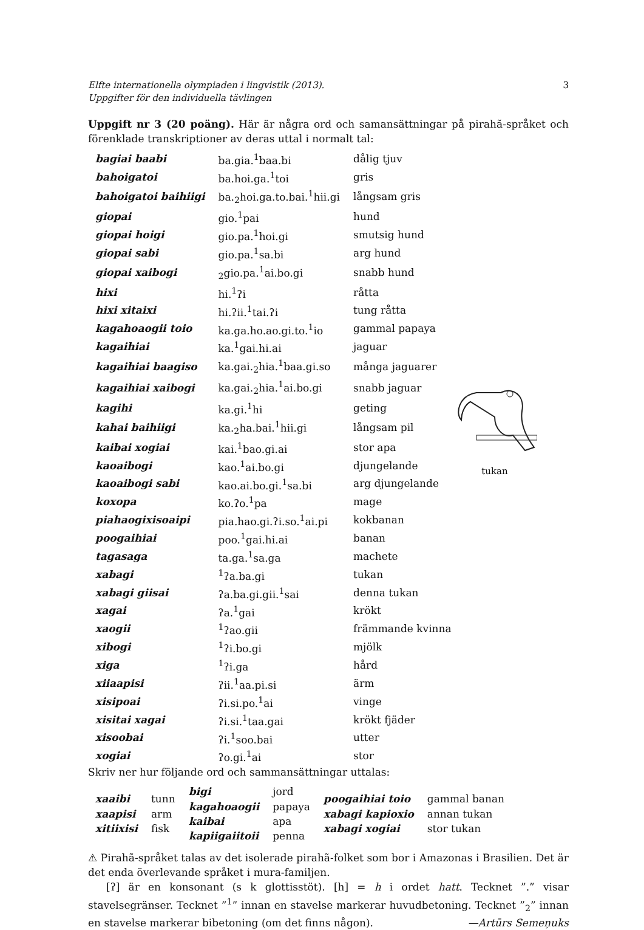Elfte internationella olympiaden i lingvistik (2013).
Uppgifter för den individuella tävlingen 3
Uppgift nr 3 (20 poäng). Här är några ord och samansättningar på pirahã-språket och förenklade transkriptioner av deras uttal i normalt tal:
| bagiai baabi | ba.gia.<sup>1</sup>baa.bi | dålig tjuv |
| bahoigatoi | ba.hoi.ga.<sup>1</sup>toi | gris |
| bahoigatoi baihiigi | ba.<sub>2</sub>hoi.ga.to.bai.<sup>1</sup>hii.gi | långsam gris |
| giopai | gio.<sup>1</sup>pai | hund |
| giopai hoigi | gio.pa.<sup>1</sup>hoi.gi | smutsig hund |
| giopai sabi | gio.pa.<sup>1</sup>sa.bi | arg hund |
| giopai xaibogi | <sub>2</sub>gio.pa.<sup>1</sup>ai.bo.gi | snabb hund |
| hixi | hi.<sup>1</sup>ʔi | råtta |
| hixi xitaixi | hi.ʔii.<sup>1</sup>tai.ʔi | tung råtta |
| kagahoaogii toio | ka.ga.ho.ao.gi.to.<sup>1</sup>io | gammal papaya |
| kagaihiai | ka.<sup>1</sup>gai.hi.ai | jaguar |
| kagaihiai baagiso | ka.gai.<sub>2</sub>hia.<sup>1</sup>baa.gi.so | många jaguarer |
| kagaihiai xaibogi | ka.gai.<sub>2</sub>hia.<sup>1</sup>ai.bo.gi | snabb jaguar |
| kagihi | ka.gi.<sup>1</sup>hi | geting |
| kahai baihiigi | ka.<sub>2</sub>ha.bai.<sup>1</sup>hii.gi | långsam pil |
| kaibai xogiai | kai.<sup>1</sup>bao.gi.ai | stor apa |
| kaoaibogi | kao.<sup>1</sup>ai.bo.gi | djungelande |
| kaoaibogi sabi | kao.ai.bo.gi.<sup>1</sup>sa.bi | arg djungelande |
| koxopa | ko.ʔo.<sup>1</sup>pa | mage |
| piahaogixisoaipi | pia.hao.gi.ʔi.so.<sup>1</sup>ai.pi | kokbanan |
| poogaihiai | poo.<sup>1</sup>gai.hi.ai | banan |
| tagasaga | ta.ga.<sup>1</sup>sa.ga | machete |
| xabagi | <sup>1</sup> ʔa.ba.gi | tukan |
| xabagi giisai | ʔa.ba.gi.gii.<sup>1</sup>sai | denna tukan |
| xagai | ʔa.<sup>1</sup>gai | krökt |
| xaogii | <sup>1</sup> ʔao.gii | främmande kvinna |
| xibogi | <sup>1</sup> ʔi.bo.gi | mjölk |
| xiga | <sup>1</sup> ʔi.ga | hård |
| xiiaapisi | ʔii.<sup>1</sup>aa.pi.si | ärm |
| xisipoai | ʔi.si.po.<sup>1</sup>ai | vinge |
| xisitai xagai | ʔi.si.<sup>1</sup>taa.gai | krökt fjäder |
| xisoobai | ʔi.<sup>1</sup>soo.bai | utter |
| xogiai | ʔo.gi.<sup>1</sup>ai | stor |
tukan
Skriv ner hur följande ord och sammansättningar uttalas:
| xaaibi xaapisi xitiixisi | tunn arm fisk | bigi kagahoaogii kaibai kapiigaiitoii | jord papaya apa penna | poogaihiai toio xabagi kapioxio xabagi xogiai | gammal banan annan tukan stor tukan |
⚠ Pirahã-språket talas av det isolerade pirahã-folket som bor i Amazonas i Brasilien. Det är det enda överlevande språket i mura-familjen.
[ʔ] är en konsonant (s k glottisstöt). [h] = h i ordet hatt. Tecknet ”.” visar stavelsegränser. Tecknet ”<sup>1</sup>” innan en stavelse markerar huvudbetoning. Tecknet ”<sub>2</sub>” innan en stavelse markerar bibetoning (om det finns någon). —Artūrs Semeņuks